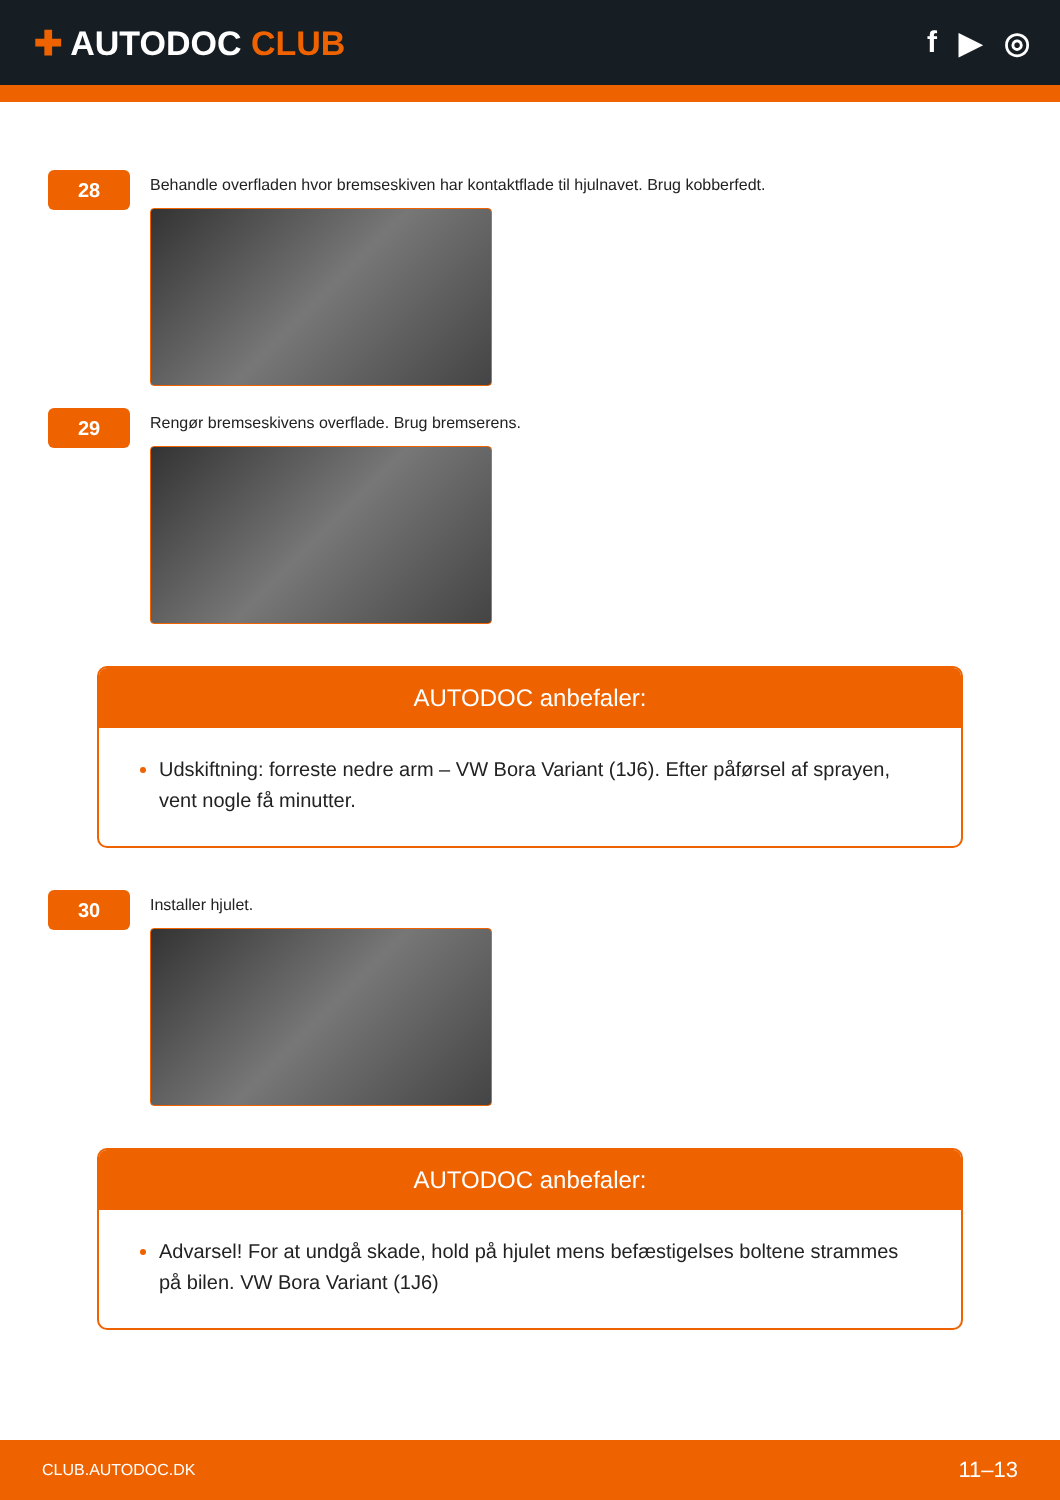✚ AUTODOC CLUB f ▶ ◎
28
Behandle overfladen hvor bremseskiven har kontaktflade til hjulnavet. Brug kobberfedt.
29
Rengør bremseskivens overflade. Brug bremserens.
AUTODOC anbefaler:
Udskiftning: forreste nedre arm – VW Bora Variant (1J6). Efter påførsel af sprayen, vent nogle få minutter.
30
Installer hjulet.
AUTODOC anbefaler:
Advarsel! For at undgå skade, hold på hjulet mens befæstigelses boltene strammes på bilen. VW Bora Variant (1J6)
CLUB.AUTODOC.DK 11–13